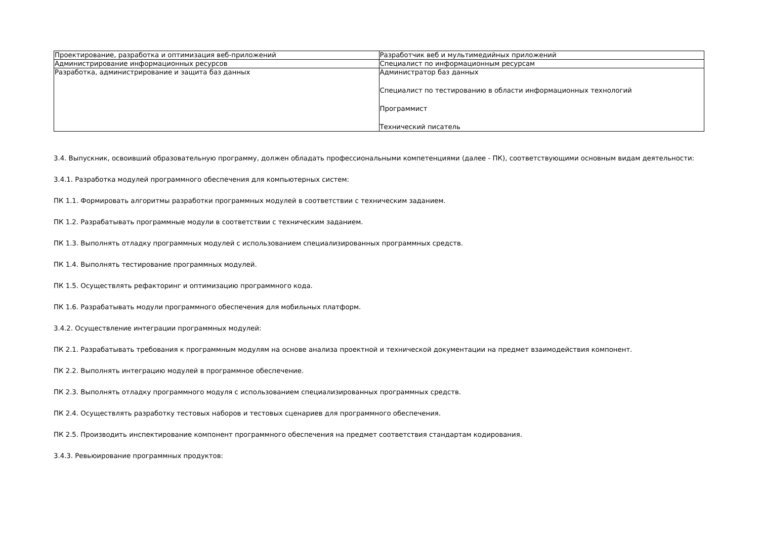| Проектирование, разработка и оптимизация веб-приложений | Разработчик веб и мультимедийных приложений |
| Администрирование информационных ресурсов | Специалист по информационным ресурсам |
| Разработка, администрирование и защита баз данных | Администратор баз данных Специалист по тестированию в области информационных технологий Программист Технический писатель |
3.4. Выпускник, освоивший образовательную программу, должен обладать профессиональными компетенциями (далее - ПК), соответствующими основным видам деятельности:
3.4.1. Разработка модулей программного обеспечения для компьютерных систем:
ПК 1.1. Формировать алгоритмы разработки программных модулей в соответствии с техническим заданием.
ПК 1.2. Разрабатывать программные модули в соответствии с техническим заданием.
ПК 1.3. Выполнять отладку программных модулей с использованием специализированных программных средств.
ПК 1.4. Выполнять тестирование программных модулей.
ПК 1.5. Осуществлять рефакторинг и оптимизацию программного кода.
ПК 1.6. Разрабатывать модули программного обеспечения для мобильных платформ.
3.4.2. Осуществление интеграции программных модулей:
ПК 2.1. Разрабатывать требования к программным модулям на основе анализа проектной и технической документации на предмет взаимодействия компонент.
ПК 2.2. Выполнять интеграцию модулей в программное обеспечение.
ПК 2.3. Выполнять отладку программного модуля с использованием специализированных программных средств.
ПК 2.4. Осуществлять разработку тестовых наборов и тестовых сценариев для программного обеспечения.
ПК 2.5. Производить инспектирование компонент программного обеспечения на предмет соответствия стандартам кодирования.
3.4.3. Ревьюирование программных продуктов: